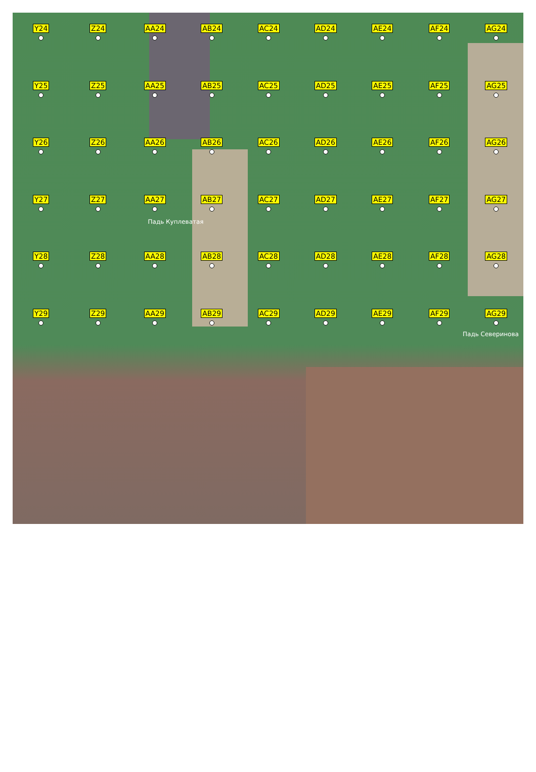Y24
Z24
AA24
AB24
AC24
AD24
AE24
AF24
AG24
Y25
Z25
AA25
AB25
AC25
AD25
AE25
AF25
AG25
Y26
Z26
AA26
AB26
AC26
AD26
AE26
AF26
AG26
Y27
Z27
AA27
AB27
Падь Куплеватая
AC27
AD27
AE27
AF27
AG27
Y28
Z28
AA28
AB28
AC28
AD28
AE28
AF28
AG28
Y29
Z29
AA29
AB29
AC29
AD29
AE29
AF29
AG29
Падь Северинова